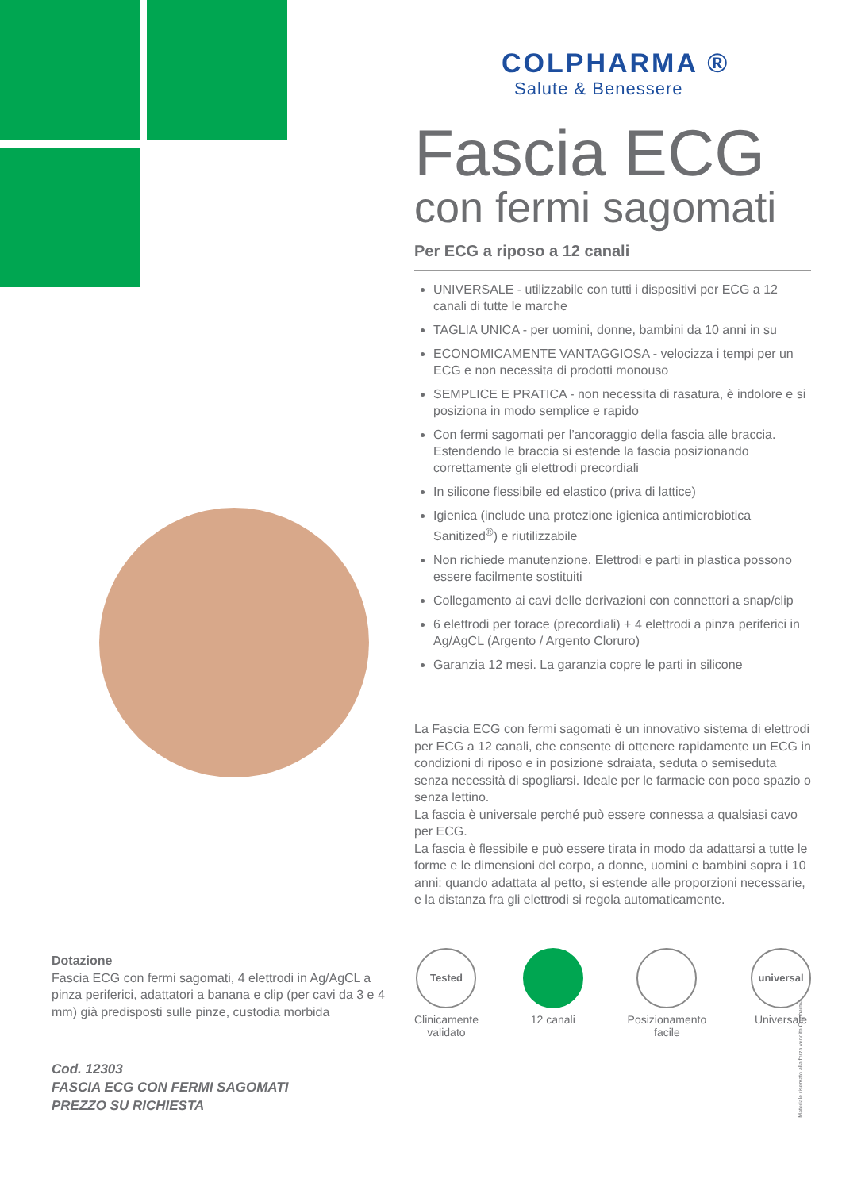COLPHARMA ®
Salute & Benessere
Fascia ECG
con fermi sagomati
Per ECG a riposo a 12 canali
UNIVERSALE - utilizzabile con tutti i dispositivi per ECG a 12 canali di tutte le marche
TAGLIA UNICA - per uomini, donne, bambini da 10 anni in su
ECONOMICAMENTE VANTAGGIOSA - velocizza i tempi per un ECG e non necessita di prodotti monouso
SEMPLICE E PRATICA - non necessita di rasatura, è indolore e si posiziona in modo semplice e rapido
Con fermi sagomati per l’ancoraggio della fascia alle braccia. Estendendo le braccia si estende la fascia posizionando correttamente gli elettrodi precordiali
In silicone flessibile ed elastico (priva di lattice)
Igienica (include una protezione igienica antimicrobiotica Sanitized<sup>®</sup>) e riutilizzabile
Non richiede manutenzione. Elettrodi e parti in plastica possono essere facilmente sostituiti
Collegamento ai cavi delle derivazioni con connettori a snap/clip
6 elettrodi per torace (precordiali) + 4 elettrodi a pinza periferici in Ag/AgCL (Argento / Argento Cloruro)
Garanzia 12 mesi. La garanzia copre le parti in silicone
La Fascia ECG con fermi sagomati è un innovativo sistema di elettrodi per ECG a 12 canali, che consente di ottenere rapidamente un ECG in condizioni di riposo e in posizione sdraiata, seduta o semiseduta senza necessità di spogliarsi. Ideale per le farmacie con poco spazio o senza lettino.
La fascia è universale perché può essere connessa a qualsiasi cavo per ECG.
La fascia è flessibile e può essere tirata in modo da adattarsi a tutte le forme e le dimensioni del corpo, a donne, uomini e bambini sopra i 10 anni: quando adattata al petto, si estende alle proporzioni necessarie, e la distanza fra gli elettrodi si regola automaticamente.
Tested
Clinicamente
validato
12 canali Posizionamento
facile
universal
Universale
Dotazione
Fascia ECG con fermi sagomati, 4 elettrodi in Ag/AgCL a pinza periferici, adattatori a banana e clip (per cavi da 3 e 4 mm) già predisposti sulle pinze, custodia morbida
Cod. 12303
FASCIA ECG CON FERMI SAGOMATI
PREZZO SU RICHIESTA
Materiale riservato alla forza vendita Colpharma